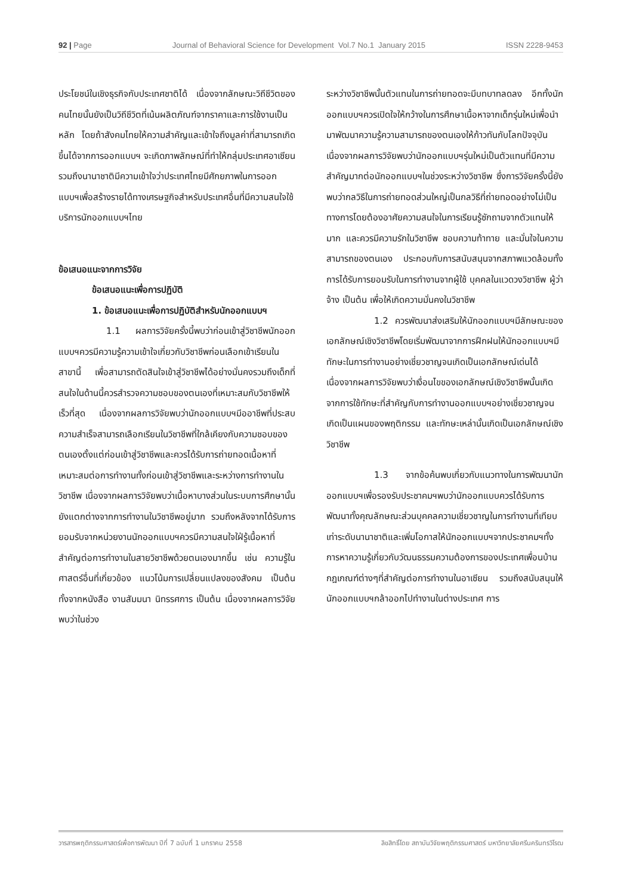92 | Page Journal of Behavioral Science for Development Vol.7 No.1 January 2015 ISSN 2228-9453
ประโยชน์ในเชิงธุรกิจกับประเทศชาติได้ เนื่องจากลักษณะวิถีชีวิตของคนไทยนั้นยังเป็นวิถีชีวิตที่เน้นผลิตภัณฑ์จากราคาและการใช้งานเป็นหลัก โดยถ้าสังคมไทยให้ความสำคัญและเข้าใจถึงมูลค่าที่สามารถเกิดขึ้นได้จากการออกแบบฯ จะเกิดภาพลักษณ์ที่ทำให้กลุ่มประเทศอาเซียนรวมถึงนานาชาติมีความเข้าใจว่าประเทศไทยมีศักยภาพในการออกแบบฯเพื่อสร้างรายได้ทางเศรษฐกิจสำหรับประเทศอื่นที่มีความสนใจใช้บริการนักออกแบบฯไทย
ข้อเสนอแนะจากการวิจัย
ข้อเสนอแนะเพื่อการปฏิบัติ
1. ข้อเสนอแนะเพื่อการปฏิบัติสำหรับนักออกแบบฯ
1.1 ผลการวิจัยครั้งนี้พบว่าก่อนเข้าสู่วิชาชีพนักออกแบบฯควรมีความรู้ความเข้าใจเกี่ยวกับวิชาชีพก่อนเลือกเข้าเรียนในสาขานี้ เพื่อสามารถตัดสินใจเข้าสู่วิชาชีพได้อย่างมั่นคงรวมถึงเด็กที่สนใจในด้านนี้ควรสำรวจความชอบของตนเองที่เหมาะสมกับวิชาชีพให้เร็วที่สุด เนื่องจากผลการวิจัยพบว่านักออกแบบฯมีออาชีพที่ประสบความสำเร็จสามารถเลือกเรียนในวิชาชีพที่ใกล้เคียงกับความชอบของตนเองตั้งแต่ก่อนเข้าสู่วิชาชีพและควรได้รับการถ่ายทอดเนื้อหาที่เหมาะสมต่อการทำงานทั้งก่อนเข้าสู่วิชาชีพและระหว่างการทำงานในวิชาชีพ เนื่องจากผลการวิจัยพบว่าเนื้อหาบางส่วนในระบบการศึกษานั้นยังแตกต่างจากการทำงานในวิชาชีพอยู่มาก รวมถึงหลังจากได้รับการยอมรับจากหน่วยงานนักออกแบบฯควรมีความสนใจใฝ่รู้เนื้อหาที่สำคัญต่อการทำงานในสายวิชาชีพด้วยตนเองมากขึ้น เช่น ความรู้ในศาสตร์อื่นที่เกี่ยวข้อง แนวโน้มการเปลี่ยนแปลงของสังคม เป็นต้น ทั้งจากหนังสือ งานสัมมนา นิทรรศการ เป็นต้น เนื่องจากผลการวิจัยพบว่าในช่วง
ระหว่างวิชาชีพนั้นตัวแทนในการถ่ายทอดจะมีบทบาทลดลง อีกทั้งนักออกแบบฯควรเปิดใจให้กว้างในการศึกษาเนื้อหาจากเด็กรุ่นใหม่เพื่อนำมาพัฒนาความรู้ความสามารถของตนเองให้ก้าวทันกับโลกปัจจุบัน เนื่องจากผลการวิจัยพบว่านักออกแบบฯรุ่นใหม่เป็นตัวแทนที่มีความสำคัญมากต่อนักออกแบบฯในช่วงระหว่างวิชาชีพ ซึ่งการวิจัยครั้งนี้ยังพบว่ากลวิธีในการถ่ายทอดส่วนใหญ่เป็นกลวิธีที่ถ่ายทอดอย่างไม่เป็นทางการโดยต้องอาศัยความสนใจในการเรียนรู้ซักถามจากตัวแทนให้มาก และควรมีความรักในวิชาชีพ ชอบความท้าทาย และมั่นใจในความสามารถของตนเอง ประกอบกับการสนับสนุนจากสภาพแวดล้อมทั้งการได้รับการยอมรับในการทำงานจากผู้ใช้ บุคคลในแวดวงวิชาชีพ ผู้ว่าจ้าง เป็นต้น เพื่อให้เกิดความมั่นคงในวิชาชีพ
1.2 ควรพัฒนาส่งเสริมให้นักออกแบบฯมีลักษณะของเอกลักษณ์เชิงวิชาชีพโดยเริ่มพัฒนาจากการฝึกฝนให้นักออกแบบฯมีทักษะในการทำงานอย่างเชี่ยวชาญจนเกิดเป็นเอกลักษณ์เด่นได้ เนื่องจากผลการวิจัยพบว่าเงื่อนไขของเอกลักษณ์เชิงวิชาชีพนั้นเกิดจากการใช้ทักษะที่สำคัญกับการทำงานออกแบบฯอย่างเชี่ยวชาญจนเกิดเป็นแผนของพฤติกรรม และทักษะเหล่านั้นเกิดเป็นเอกลักษณ์เชิงวิชาชีพ
1.3 จากข้อค้นพบเกี่ยวกับแนวทางในการพัฒนานักออกแบบฯเพื่อรองรับประชาคมฯพบว่านักออกแบบควรได้รับการพัฒนาทั้งคุณลักษณะส่วนบุคคลความเชี่ยวชาญในการทำงานที่เทียบเท่าระดับนานาชาติและเพิ่มโอกาสให้นักออกแบบฯจากประชาคมฯทั้งการหาความรู้เกี่ยวกับวัฒนธรรมความต้องการของประเทศเพื่อนบ้าน กฎเกณฑ์ต่างๆที่สำคัญต่อการทำงานในอาเซียน รวมถึงสนับสนุนให้นักออกแบบฯกล้าออกไปทำงานในต่างประเทศ การ
วารสารพฤติกรรมศาสตร์เพื่อการพัฒนา ปีที่ 7 ฉบับที่ 1 มกราคม 2558 ลิขสิทธิ์โดย สถาบันวิจัยพฤติกรรมศาสตร์ มหาวิทยาลัยศรีนครินทรวิโรฒ